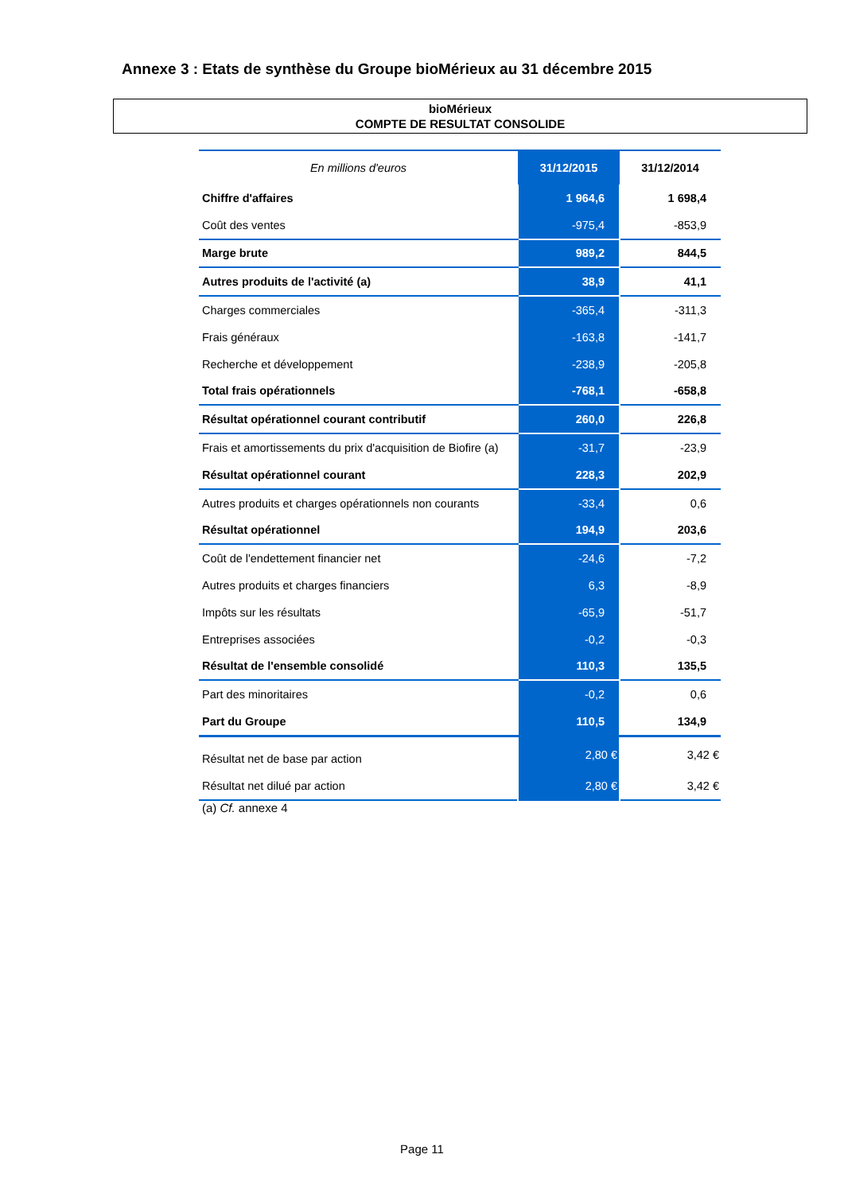Annexe 3 : Etats de synthèse du Groupe bioMérieux au 31 décembre 2015
bioMérieux
COMPTE DE RESULTAT CONSOLIDE
| En millions d'euros | 31/12/2015 | 31/12/2014 |
| --- | --- | --- |
| Chiffre d'affaires | 1 964,6 | 1 698,4 |
| Coût des ventes | -975,4 | -853,9 |
| Marge brute | 989,2 | 844,5 |
| Autres produits de l'activité (a) | 38,9 | 41,1 |
| Charges commerciales | -365,4 | -311,3 |
| Frais généraux | -163,8 | -141,7 |
| Recherche et développement | -238,9 | -205,8 |
| Total frais opérationnels | -768,1 | -658,8 |
| Résultat opérationnel courant contributif | 260,0 | 226,8 |
| Frais et amortissements du prix d'acquisition de Biofire (a) | -31,7 | -23,9 |
| Résultat opérationnel courant | 228,3 | 202,9 |
| Autres produits et charges opérationnels non courants | -33,4 | 0,6 |
| Résultat opérationnel | 194,9 | 203,6 |
| Coût de l'endettement financier net | -24,6 | -7,2 |
| Autres produits et charges financiers | 6,3 | -8,9 |
| Impôts sur les résultats | -65,9 | -51,7 |
| Entreprises associées | -0,2 | -0,3 |
| Résultat de l'ensemble consolidé | 110,3 | 135,5 |
| Part des minoritaires | -0,2 | 0,6 |
| Part du Groupe | 110,5 | 134,9 |
| Résultat net de base par action | 2,80 € | 3,42 € |
| Résultat net dilué par action | 2,80 € | 3,42 € |
(a) Cf. annexe 4
Page 11